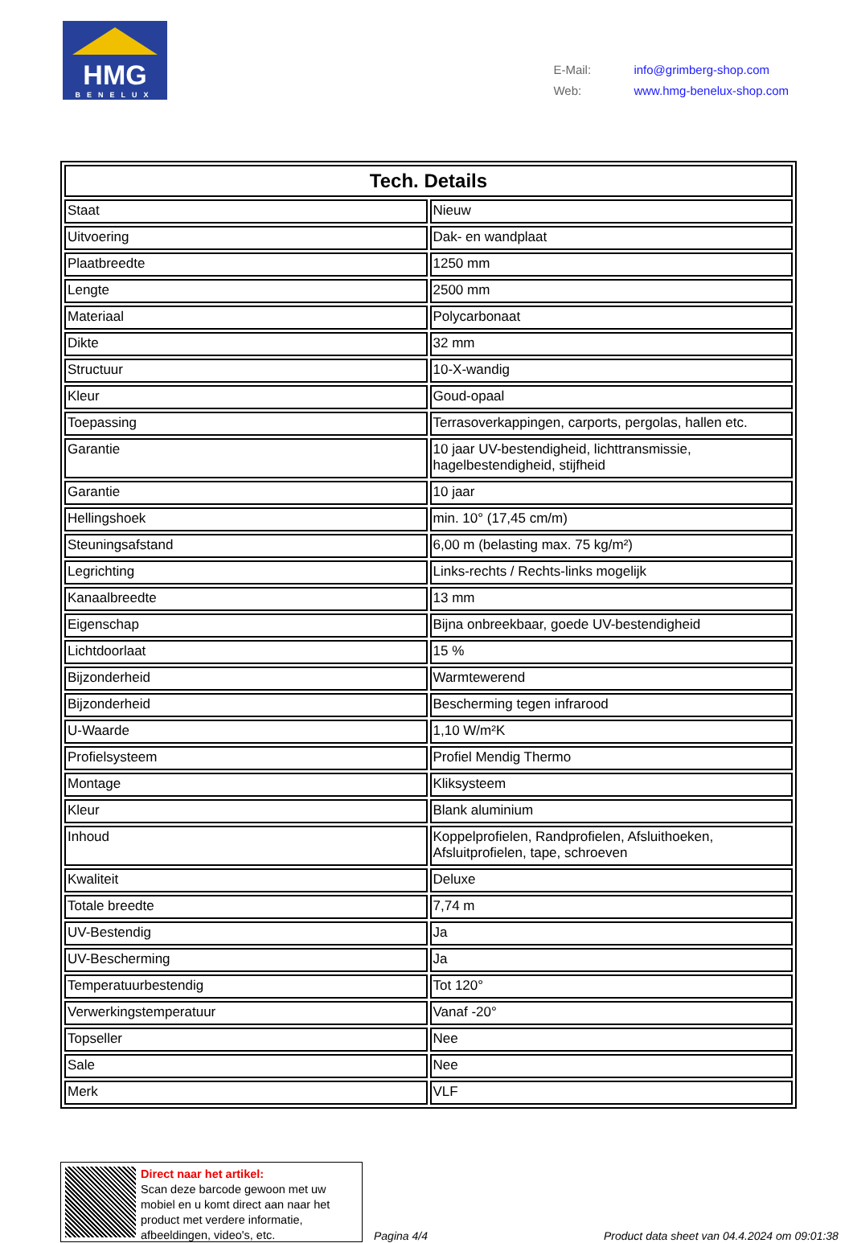HMG
BENELUX
E-Mail: info@grimberg-shop.com
Web: www.hmg-benelux-shop.com
| Tech. Details | |
| --- | --- |
| Staat | Nieuw |
| Uitvoering | Dak- en wandplaat |
| Plaatbreedte | 1250 mm |
| Lengte | 2500 mm |
| Materiaal | Polycarbonaat |
| Dikte | 32 mm |
| Structuur | 10-X-wandig |
| Kleur | Goud-opaal |
| Toepassing | Terrasoverkappingen, carports, pergolas, hallen etc. |
| Garantie | 10 jaar UV-bestendigheid, lichttransmissie, hagelbestendigheid, stijfheid |
| Garantie | 10 jaar |
| Hellingshoek | min. 10° (17,45 cm/m) |
| Steuningsafstand | 6,00 m (belasting max. 75 kg/m²) |
| Legrichting | Links-rechts / Rechts-links mogelijk |
| Kanaalbreedte | 13 mm |
| Eigenschap | Bijna onbreekbaar, goede UV-bestendigheid |
| Lichtdoorlaat | 15 % |
| Bijzonderheid | Warmtewerend |
| Bijzonderheid | Bescherming tegen infrarood |
| U-Waarde | 1,10 W/m²K |
| Profielsysteem | Profiel Mendig Thermo |
| Montage | Kliksysteem |
| Kleur | Blank aluminium |
| Inhoud | Koppelprofielen, Randprofielen, Afsluithoeken, Afsluitprofielen, tape, schroeven |
| Kwaliteit | Deluxe |
| Totale breedte | 7,74 m |
| UV-Bestendig | Ja |
| UV-Bescherming | Ja |
| Temperatuurbestendig | Tot 120° |
| Verwerkingstemperatuur | Vanaf -20° |
| Topseller | Nee |
| Sale | Nee |
| Merk | VLF |
Direct naar het artikel:
Scan deze barcode gewoon met uw mobiel en u komt direct aan naar het product met verdere informatie, afbeeldingen, video's, etc.
Pagina 4/4
Product data sheet van 04.4.2024 om 09:01:38